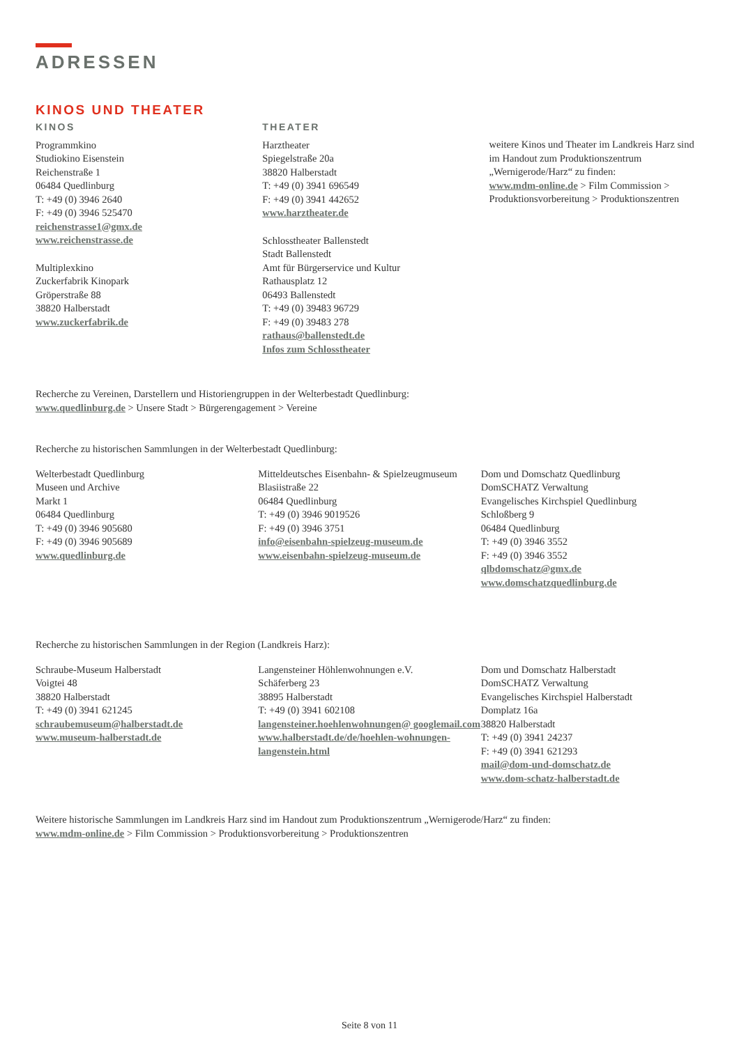ADRESSEN
KINOS UND THEATER
KINOS
Programmkino
Studiokino Eisenstein
Reichenstraße 1
06484 Quedlinburg
T: +49 (0) 3946 2640
F: +49 (0) 3946 525470
reichenstrasse1@gmx.de
www.reichenstrasse.de
Multiplexkino
Zuckerfabrik Kinopark
Gröperstraße 88
38820 Halberstadt
www.zuckerfabrik.de
THEATER
Harztheater
Spiegelstraße 20a
38820 Halberstadt
T: +49 (0) 3941 696549
F: +49 (0) 3941 442652
www.harztheater.de
Schlosstheater Ballenstedt
Stadt Ballenstedt
Amt für Bürgerservice und Kultur
Rathausplatz 12
06493 Ballenstedt
T: +49 (0) 39483 96729
F: +49 (0) 39483 278
rathaus@ballenstedt.de
Infos zum Schlosstheater
weitere Kinos und Theater im Landkreis Harz sind im Handout zum Produktionszentrum „Wernigerode/Harz“ zu finden:
www.mdm-online.de > Film Commission > Produktionsvorbereitung > Produktionszentren
Recherche zu Vereinen, Darstellern und Historiengruppen in der Welterbestadt Quedlinburg:
www.quedlinburg.de > Unsere Stadt > Bürgerengagement > Vereine
Recherche zu historischen Sammlungen in der Welterbestadt Quedlinburg:
Welterbestadt Quedlinburg
Museen und Archive
Markt 1
06484 Quedlinburg
T: +49 (0) 3946 905680
F: +49 (0) 3946 905689
www.quedlinburg.de
Mitteldeutsches Eisenbahn- & Spielzeugmuseum
Blasiistraße 22
06484 Quedlinburg
T: +49 (0) 3946 9019526
F: +49 (0) 3946 3751
info@eisenbahn-spielzeug-museum.de
www.eisenbahn-spielzeug-museum.de
Dom und Domschatz Quedlinburg
DomSCHATZ Verwaltung
Evangelisches Kirchspiel Quedlinburg
Schloßberg 9
06484 Quedlinburg
T: +49 (0) 3946 3552
F: +49 (0) 3946 3552
qlbdomschatz@gmx.de
www.domschatzquedlinburg.de
Recherche zu historischen Sammlungen in der Region (Landkreis Harz):
Schraube-Museum Halberstadt
Voigtei 48
38820 Halberstadt
T: +49 (0) 3941 621245
schraubemuseum@halberstadt.de
www.museum-halberstadt.de
Langensteiner Höhlenwohnungen e.V.
Schäferberg 23
38895 Halberstadt
T: +49 (0) 3941 602108
langensteiner.hoehlenwohnungen@ googlemail.com
www.halberstadt.de/de/hoehlen-wohnungen-langenstein.html
Dom und Domschatz Halberstadt
DomSCHATZ Verwaltung
Evangelisches Kirchspiel Halberstadt
Domplatz 16a
38820 Halberstadt
T: +49 (0) 3941 24237
F: +49 (0) 3941 621293
mail@dom-und-domschatz.de
www.dom-schatz-halberstadt.de
Weitere historische Sammlungen im Landkreis Harz sind im Handout zum Produktionszentrum „Wernigerode/Harz“ zu finden:
www.mdm-online.de > Film Commission > Produktionsvorbereitung > Produktionszentren
Seite 8 von 11